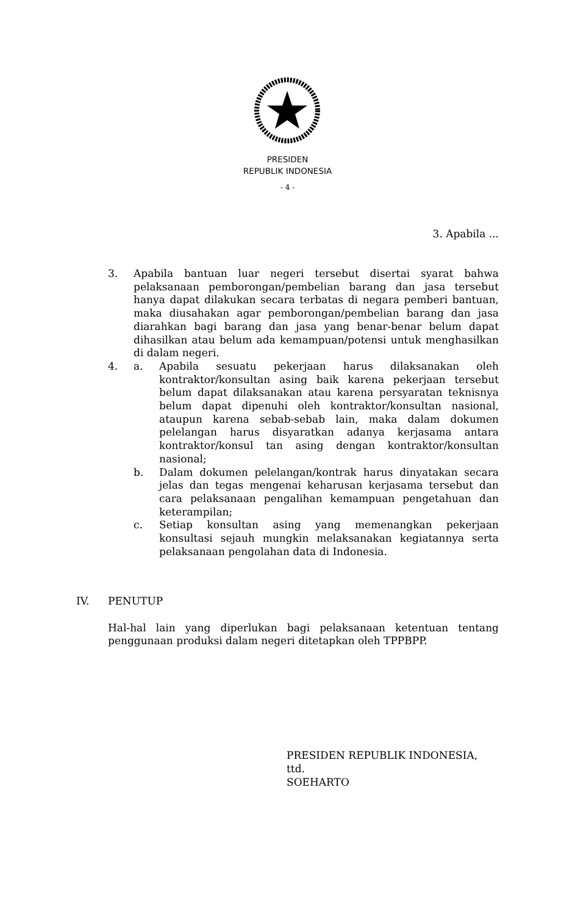PRESIDEN
REPUBLIK INDONESIA
- 4 -
3. Apabila ...
3. Apabila bantuan luar negeri tersebut disertai syarat bahwa pelaksanaan pemborongan/pembelian barang dan jasa tersebut hanya dapat dilakukan secara terbatas di negara pemberi bantuan, maka diusahakan agar pemborongan/pembelian barang dan jasa diarahkan bagi barang dan jasa yang benar-benar belum dapat dihasilkan atau belum ada kemampuan/potensi untuk menghasilkan di dalam negeri.
4. a. Apabila sesuatu pekerjaan harus dilaksanakan oleh kontraktor/konsultan asing baik karena pekerjaan tersebut belum dapat dilaksanakan atau karena persyaratan teknisnya belum dapat dipenuhi oleh kontraktor/konsultan nasional, ataupun karena sebab-sebab lain, maka dalam dokumen pelelangan harus disyaratkan adanya kerjasama antara kontraktor/konsul tan asing dengan kontraktor/konsultan nasional;
b. Dalam dokumen pelelangan/kontrak harus dinyatakan secara jelas dan tegas mengenai keharusan kerjasama tersebut dan cara pelaksanaan pengalihan kemampuan pengetahuan dan keterampilan;
c. Setiap konsultan asing yang memenangkan pekerjaan konsultasi sejauh mungkin melaksanakan kegiatannya serta pelaksanaan pengolahan data di Indonesia.
IV. PENUTUP
Hal-hal lain yang diperlukan bagi pelaksanaan ketentuan tentang penggunaan produksi dalam negeri ditetapkan oleh TPPBPP.
PRESIDEN REPUBLIK INDONESIA,
ttd.
SOEHARTO